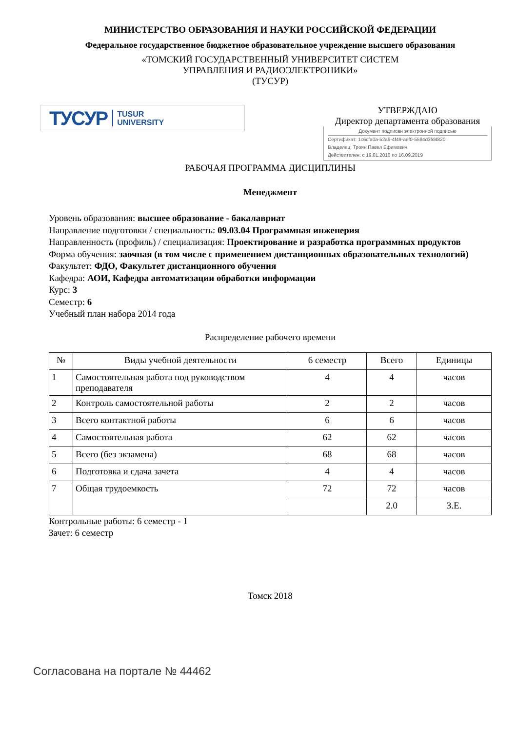МИНИСТЕРСТВО ОБРАЗОВАНИЯ И НАУКИ РОССИЙСКОЙ ФЕДЕРАЦИИ
Федеральное государственное бюджетное образовательное учреждение высшего образования
«ТОМСКИЙ ГОСУДАРСТВЕННЫЙ УНИВЕРСИТЕТ СИСТЕМ
УПРАВЛЕНИЯ И РАДИОЭЛЕКТРОНИКИ»
(ТУСУР)
ТУСУР TUSUR
UNIVERSITY
УТВЕРЖДАЮ
Директор департамента образования
Документ подписан электронной подписью
Сертификат: 1c6cfa0a-52a6-4f49-aef0-5584d3fd4820
Владелец: Троян Павел Ефимович
Действителен: с 19.01.2016 по 16.09.2019
РАБОЧАЯ ПРОГРАММА ДИСЦИПЛИНЫ
Менеджмент
Уровень образования: высшее образование - бакалавриат
Направление подготовки / специальность: 09.03.04 Программная инженерия
Направленность (профиль) / специализация: Проектирование и разработка программных продуктов
Форма обучения: заочная (в том числе с применением дистанционных образовательных технологий)
Факультет: ФДО, Факультет дистанционного обучения
Кафедра: АОИ, Кафедра автоматизации обработки информации
Курс: 3
Семестр: 6
Учебный план набора 2014 года
Распределение рабочего времени
| № | Виды учебной деятельности | 6 семестр | Всего | Единицы |
| --- | --- | --- | --- | --- |
| 1 | Самостоятельная работа под руководством преподавателя | 4 | 4 | часов |
| 2 | Контроль самостоятельной работы | 2 | 2 | часов |
| 3 | Всего контактной работы | 6 | 6 | часов |
| 4 | Самостоятельная работа | 62 | 62 | часов |
| 5 | Всего (без экзамена) | 68 | 68 | часов |
| 6 | Подготовка и сдача зачета | 4 | 4 | часов |
| 7 | Общая трудоемкость | 72 | 72 | часов |
| | | | 2.0 | З.Е. |
Контрольные работы: 6 семестр - 1
Зачет: 6 семестр
Томск 2018
Согласована на портале № 44462